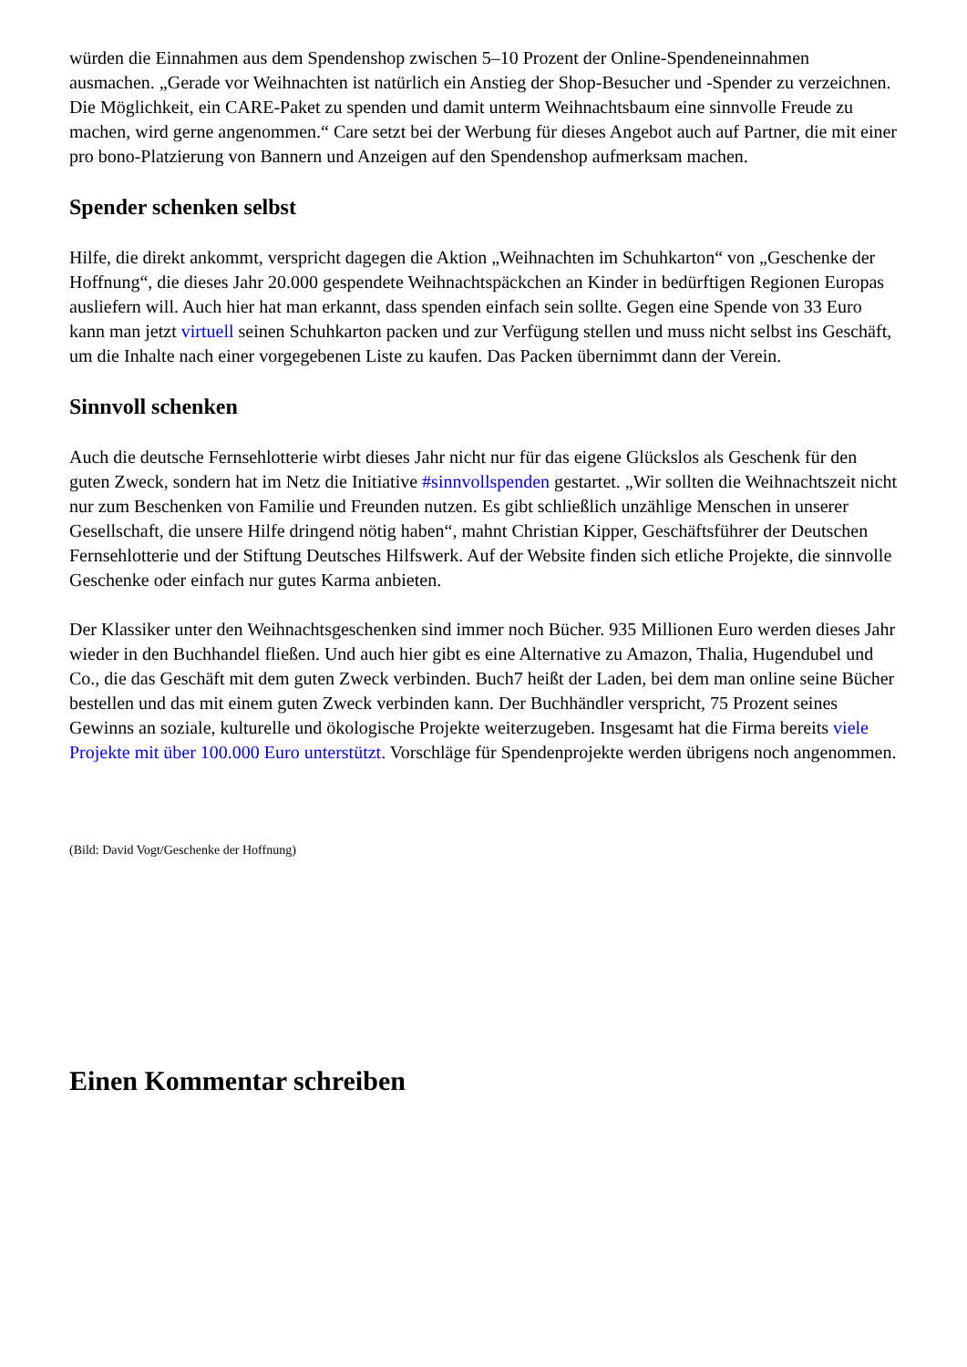würden die Einnahmen aus dem Spendenshop zwischen 5–10 Prozent der Online-Spendeneinnahmen ausmachen. „Gerade vor Weihnachten ist natürlich ein Anstieg der Shop-Besucher und -Spender zu verzeichnen. Die Möglichkeit, ein CARE-Paket zu spenden und damit unterm Weihnachtsbaum eine sinnvolle Freude zu machen, wird gerne angenommen.“ Care setzt bei der Werbung für dieses Angebot auch auf Partner, die mit einer pro bono-Platzierung von Bannern und Anzeigen auf den Spendenshop aufmerksam machen.
Spender schenken selbst
Hilfe, die direkt ankommt, verspricht dagegen die Aktion „Weihnachten im Schuhkarton“ von „Geschenke der Hoffnung“, die dieses Jahr 20.000 gespendete Weihnachtspäckchen an Kinder in bedürftigen Regionen Europas ausliefern will. Auch hier hat man erkannt, dass spenden einfach sein sollte. Gegen eine Spende von 33 Euro kann man jetzt virtuell seinen Schuhkarton packen und zur Verfügung stellen und muss nicht selbst ins Geschäft, um die Inhalte nach einer vorgegebenen Liste zu kaufen. Das Packen übernimmt dann der Verein.
Sinnvoll schenken
Auch die deutsche Fernsehlotterie wirbt dieses Jahr nicht nur für das eigene Glückslos als Geschenk für den guten Zweck, sondern hat im Netz die Initiative #sinnvollspenden gestartet. „Wir sollten die Weihnachtszeit nicht nur zum Beschenken von Familie und Freunden nutzen. Es gibt schließlich unzählige Menschen in unserer Gesellschaft, die unsere Hilfe dringend nötig haben“, mahnt Christian Kipper, Geschäftsführer der Deutschen Fernsehlotterie und der Stiftung Deutsches Hilfswerk. Auf der Website finden sich etliche Projekte, die sinnvolle Geschenke oder einfach nur gutes Karma anbieten.
Der Klassiker unter den Weihnachtsgeschenken sind immer noch Bücher. 935 Millionen Euro werden dieses Jahr wieder in den Buchhandel fließen. Und auch hier gibt es eine Alternative zu Amazon, Thalia, Hugendubel und Co., die das Geschäft mit dem guten Zweck verbinden. Buch7 heißt der Laden, bei dem man online seine Bücher bestellen und das mit einem guten Zweck verbinden kann. Der Buchhändler verspricht, 75 Prozent seines Gewinns an soziale, kulturelle und ökologische Projekte weiterzugeben. Insgesamt hat die Firma bereits viele Projekte mit über 100.000 Euro unterstützt. Vorschläge für Spendenprojekte werden übrigens noch angenommen.
(Bild: David Vogt/Geschenke der Hoffnung)
Einen Kommentar schreiben